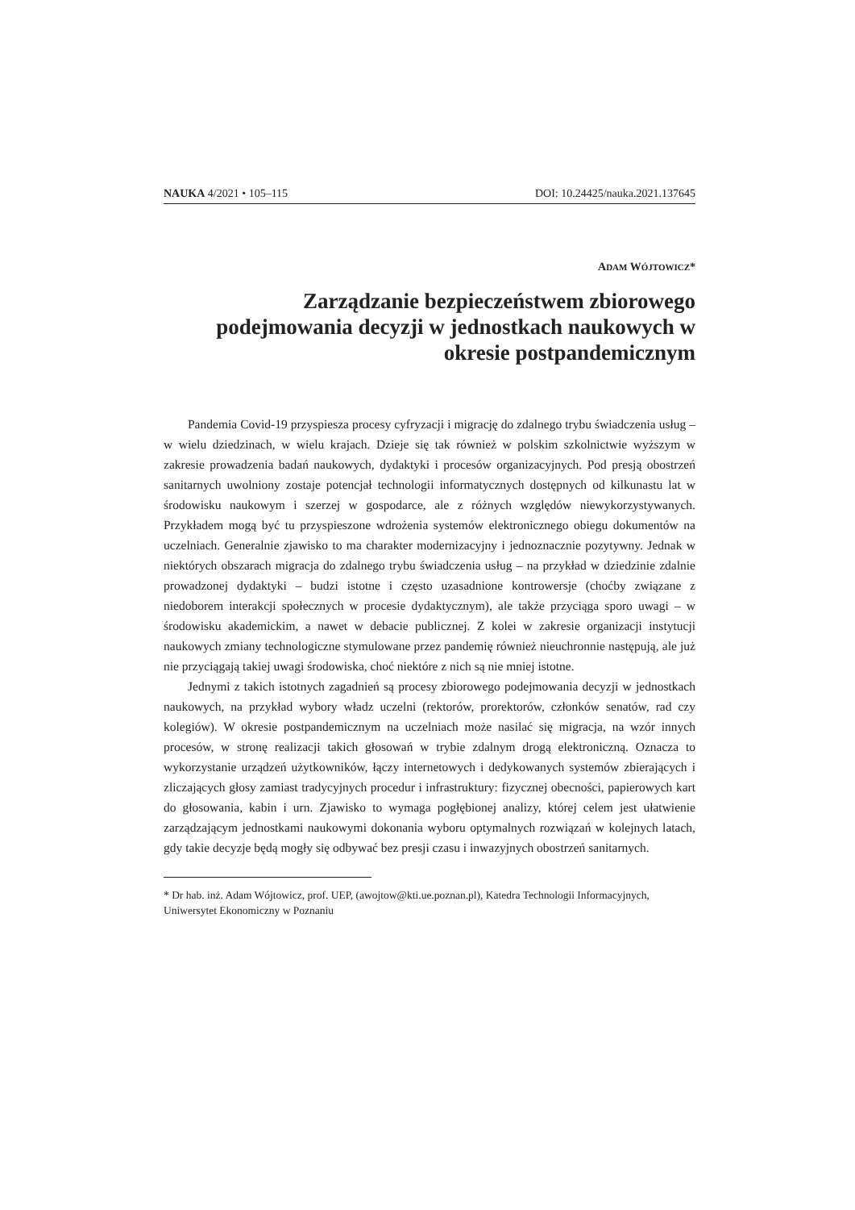NAUKA 4/2021 • 105–115 DOI: 10.24425/nauka.2021.137645
ADAM WÓJTOWICZ*
Zarządzanie bezpieczeństwem zbiorowego podejmowania decyzji w jednostkach naukowych w okresie postpandemicznym
Pandemia Covid-19 przyspiesza procesy cyfryzacji i migrację do zdalnego trybu świadczenia usług – w wielu dziedzinach, w wielu krajach. Dzieje się tak również w polskim szkolnictwie wyższym w zakresie prowadzenia badań naukowych, dydaktyki i procesów organizacyjnych. Pod presją obostrzeń sanitarnych uwolniony zostaje potencjał technologii informatycznych dostępnych od kilkunastu lat w środowisku naukowym i szerzej w gospodarce, ale z różnych względów niewykorzystywanych. Przykładem mogą być tu przyspieszone wdrożenia systemów elektronicznego obiegu dokumentów na uczelniach. Generalnie zjawisko to ma charakter modernizacyjny i jednoznacznie pozytywny. Jednak w niektórych obszarach migracja do zdalnego trybu świadczenia usług – na przykład w dziedzinie zdalnie prowadzonej dydaktyki – budzi istotne i często uzasadnione kontrowersje (choćby związane z niedoborem interakcji społecznych w procesie dydaktycznym), ale także przyciąga sporo uwagi – w środowisku akademickim, a nawet w debacie publicznej. Z kolei w zakresie organizacji instytucji naukowych zmiany technologiczne stymulowane przez pandemię również nieuchronnie następują, ale już nie przyciągają takiej uwagi środowiska, choć niektóre z nich są nie mniej istotne.
Jednymi z takich istotnych zagadnień są procesy zbiorowego podejmowania decyzji w jednostkach naukowych, na przykład wybory władz uczelni (rektorów, prorektorów, członków senatów, rad czy kolegiów). W okresie postpandemicznym na uczelniach może nasilać się migracja, na wzór innych procesów, w stronę realizacji takich głosowań w trybie zdalnym drogą elektroniczną. Oznacza to wykorzystanie urządzeń użytkowników, łączy internetowych i dedykowanych systemów zbierających i zliczających głosy zamiast tradycyjnych procedur i infrastruktury: fizycznej obecności, papierowych kart do głosowania, kabin i urn. Zjawisko to wymaga pogłębionej analizy, której celem jest ułatwienie zarządzającym jednostkami naukowymi dokonania wyboru optymalnych rozwiązań w kolejnych latach, gdy takie decyzje będą mogły się odbywać bez presji czasu i inwazyjnych obostrzeń sanitarnych.
* Dr hab. inż. Adam Wójtowicz, prof. UEP, (awojtow@kti.ue.poznan.pl), Katedra Technologii Informacyjnych, Uniwersytet Ekonomiczny w Poznaniu